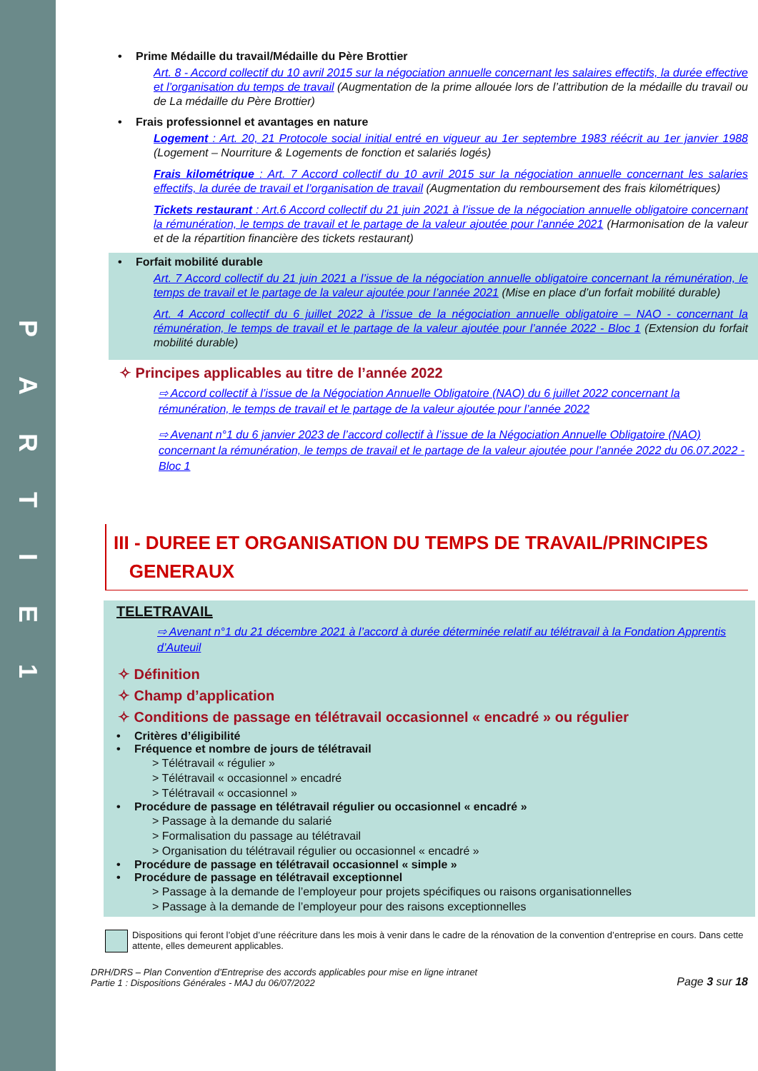PARTIE
1
Prime Médaille du travail/Médaille du Père Brottier
Art. 8 - Accord collectif du 10 avril 2015 sur la négociation annuelle concernant les salaires effectifs, la durée effective et l’organisation du temps de travail (Augmentation de la prime allouée lors de l’attribution de la médaille du travail ou de La médaille du Père Brottier)
Frais professionnel et avantages en nature
Logement : Art. 20, 21 Protocole social initial entré en vigueur au 1er septembre 1983 réécrit au 1er janvier 1988 (Logement – Nourriture & Logements de fonction et salariés logés)
Frais kilométrique : Art. 7 Accord collectif du 10 avril 2015 sur la négociation annuelle concernant les salaries effectifs, la durée de travail et l’organisation de travail (Augmentation du remboursement des frais kilométriques)
Tickets restaurant : Art.6 Accord collectif du 21 juin 2021 à l’issue de la négociation annuelle obligatoire concernant la rémunération, le temps de travail et le partage de la valeur ajoutée pour l’année 2021 (Harmonisation de la valeur et de la répartition financière des tickets restaurant)
Forfait mobilité durable
Art. 7 Accord collectif du 21 juin 2021 a l’issue de la négociation annuelle obligatoire concernant la rémunération, le temps de travail et le partage de la valeur ajoutée pour l’année 2021 (Mise en place d’un forfait mobilité durable)
Art. 4 Accord collectif du 6 juillet 2022 à l’issue de la négociation annuelle obligatoire – NAO - concernant la rémunération, le temps de travail et le partage de la valeur ajoutée pour l’année 2022 - Bloc 1 (Extension du forfait mobilité durable)
✧ Principes applicables au titre de l’année 2022
⇨ Accord collectif à l’issue de la Négociation Annuelle Obligatoire (NAO) du 6 juillet 2022 concernant la rémunération, le temps de travail et le partage de la valeur ajoutée pour l’année 2022
⇨ Avenant n°1 du 6 janvier 2023 de l’accord collectif à l’issue de la Négociation Annuelle Obligatoire (NAO) concernant la rémunération, le temps de travail et le partage de la valeur ajoutée pour l’année 2022 du 06.07.2022 - Bloc 1
III - DUREE ET ORGANISATION DU TEMPS DE TRAVAIL/PRINCIPES
GENERAUX
TELETRAVAIL
⇨ Avenant n°1 du 21 décembre 2021 à l’accord à durée déterminée relatif au télétravail à la Fondation Apprentis d’Auteuil
✧ Définition
✧ Champ d’application
✧ Conditions de passage en télétravail occasionnel « encadré » ou régulier
Critères d’éligibilité
Fréquence et nombre de jours de télétravail
> Télétravail « régulier »
> Télétravail « occasionnel » encadré
> Télétravail « occasionnel »
Procédure de passage en télétravail régulier ou occasionnel « encadré »
> Passage à la demande du salarié
> Formalisation du passage au télétravail
> Organisation du télétravail régulier ou occasionnel « encadré »
Procédure de passage en télétravail occasionnel « simple »
Procédure de passage en télétravail exceptionnel
> Passage à la demande de l’employeur pour projets spécifiques ou raisons organisationnelles
> Passage à la demande de l’employeur pour des raisons exceptionnelles
Dispositions qui feront l’objet d’une réécriture dans les mois à venir dans le cadre de la rénovation de la convention d’entreprise en cours. Dans cette attente, elles demeurent applicables.
DRH/DRS – Plan Convention d’Entreprise des accords applicables pour mise en ligne intranet
Partie 1 : Dispositions Générales - MAJ du 06/07/2022
Page 3 sur 18